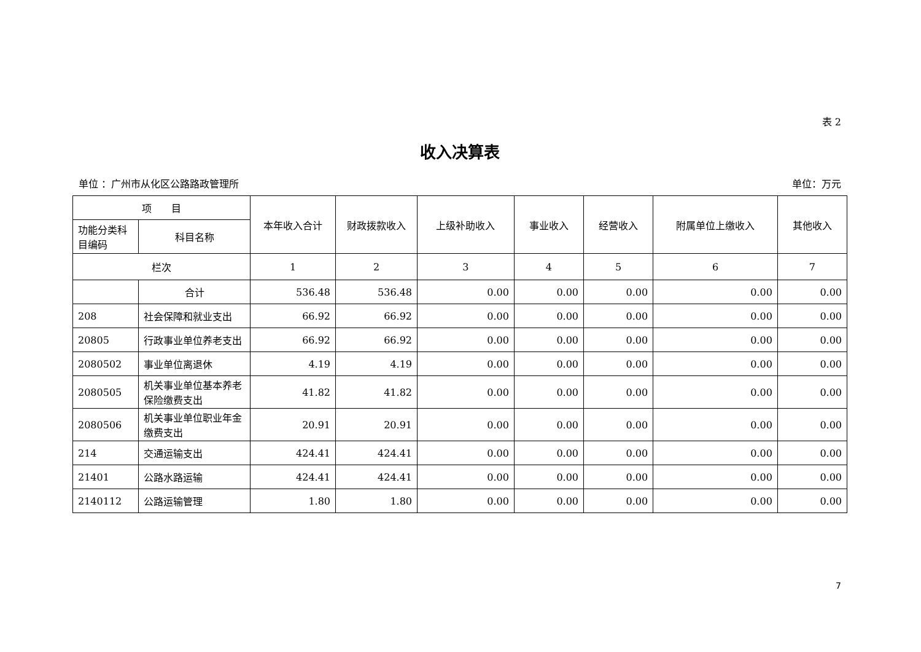表 2
收入决算表
单位 ：广州市从化区公路路政管理所 单位：万元
| 项 目 | | 本年收入合计 | 财政拨款收入 | 上级补助收入 | 事业收入 | 经营收入 | 附属单位上缴收入 | 其他收入 |
| --- | --- | --- | --- | --- | --- | --- | --- | --- |
| 功能分类科目编码 | 科目名称 | | | | | | | |
| 栏次 | | 1 | 2 | 3 | 4 | 5 | 6 | 7 |
| | 合计 | 536.48 | 536.48 | 0.00 | 0.00 | 0.00 | 0.00 | 0.00 |
| 208 | 社会保障和就业支出 | 66.92 | 66.92 | 0.00 | 0.00 | 0.00 | 0.00 | 0.00 |
| 20805 | 行政事业单位养老支出 | 66.92 | 66.92 | 0.00 | 0.00 | 0.00 | 0.00 | 0.00 |
| 2080502 | 事业单位离退休 | 4.19 | 4.19 | 0.00 | 0.00 | 0.00 | 0.00 | 0.00 |
| 2080505 | 机关事业单位基本养老保险缴费支出 | 41.82 | 41.82 | 0.00 | 0.00 | 0.00 | 0.00 | 0.00 |
| 2080506 | 机关事业单位职业年金缴费支出 | 20.91 | 20.91 | 0.00 | 0.00 | 0.00 | 0.00 | 0.00 |
| 214 | 交通运输支出 | 424.41 | 424.41 | 0.00 | 0.00 | 0.00 | 0.00 | 0.00 |
| 21401 | 公路水路运输 | 424.41 | 424.41 | 0.00 | 0.00 | 0.00 | 0.00 | 0.00 |
| 2140112 | 公路运输管理 | 1.80 | 1.80 | 0.00 | 0.00 | 0.00 | 0.00 | 0.00 |
7